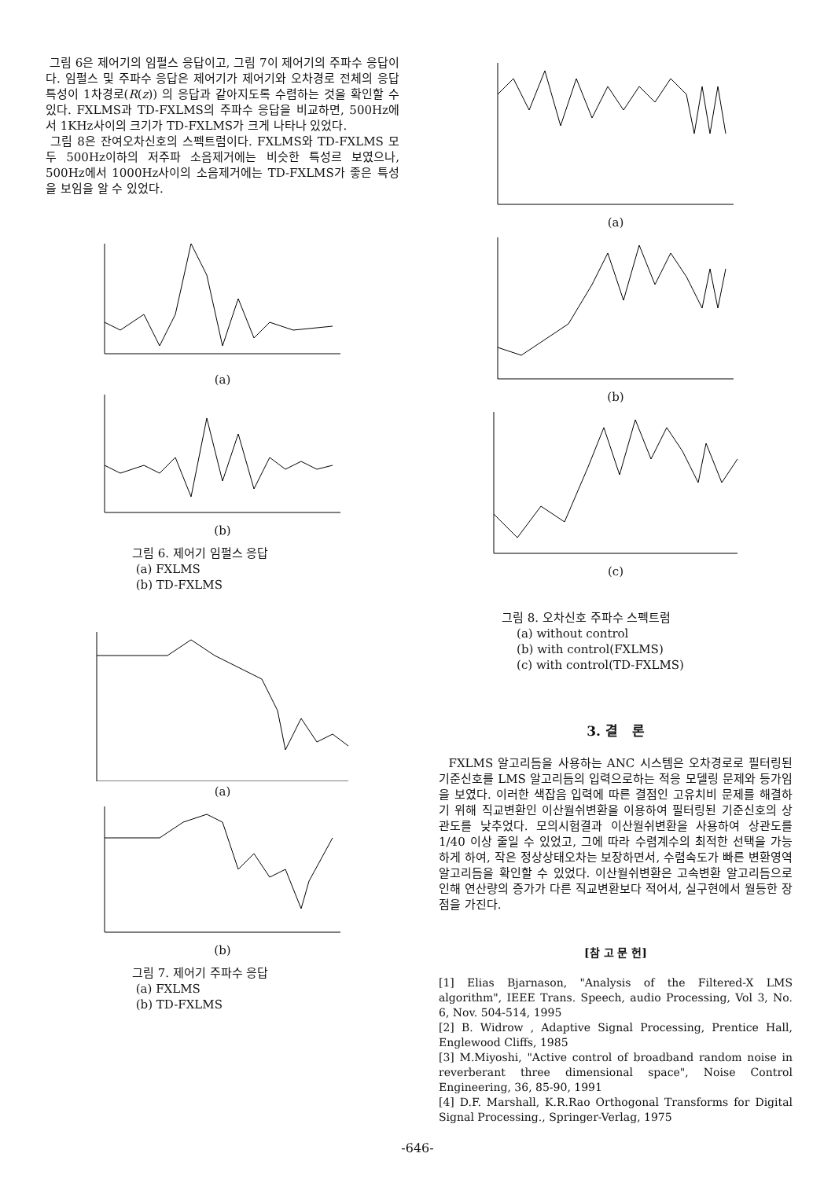그림 6은 제어기의 임펄스 응답이고, 그림 7이 제어기의 주파수 응답이다. 임펄스 및 주파수 응답은 제어기가 제어기와 오차경로 전체의 응답 특성이 1차경로(R(z)) 의 응답과 같아지도록 수렴하는 것을 확인할 수 있다. FXLMS과 TD-FXLMS의 주파수 응답을 비교하면, 500Hz에서 1KHz사이의 크기가 TD-FXLMS가 크게 나타나 있었다.
그림 8은 잔여오차신호의 스펙트럼이다. FXLMS와 TD-FXLMS 모두 500Hz이하의 저주파 소음제거에는 비슷한 특성르 보였으나, 500Hz에서 1000Hz사이의 소음제거에는 TD-FXLMS가 좋은 특성을 보임을 알 수 있었다.
(a)
(b)
그림 6. 제어기 임펄스 응답
(a) FXLMS
(b) TD-FXLMS
(a)
(b)
그림 7. 제어기 주파수 응답
(a) FXLMS
(b) TD-FXLMS
(a)
(b)
(c)
그림 8. 오차신호 주파수 스펙트럼
(a) without control
(b) with control(FXLMS)
(c) with control(TD-FXLMS)
3. 결 론
FXLMS 알고리듬을 사용하는 ANC 시스템은 오차경로로 필터링된 기준신호를 LMS 알고리듬의 입력으로하는 적응 모델링 문제와 등가임을 보였다. 이러한 색잡음 입력에 따른 결점인 고유치비 문제를 해결하기 위해 직교변환인 이산월쉬변환을 이용하여 필터링된 기준신호의 상관도를 낮추었다. 모의시험결과 이산월쉬변환을 사용하여 상관도를 1/40 이상 줄일 수 있었고, 그에 따라 수렴계수의 최적한 선택을 가능하게 하여, 작은 정상상태오차는 보장하면서, 수렴속도가 빠른 변환영역 알고리듬을 확인할 수 있었다. 이산월쉬변환은 고속변환 알고리듬으로 인해 연산량의 증가가 다른 직교변환보다 적어서, 실구현에서 월등한 장점을 가진다.
[참 고 문 헌]
[1] Elias Bjarnason, "Analysis of the Filtered-X LMS algorithm", IEEE Trans. Speech, audio Processing, Vol 3, No. 6, Nov. 504-514, 1995
[2] B. Widrow , Adaptive Signal Processing, Prentice Hall, Englewood Cliffs, 1985
[3] M.Miyoshi, "Active control of broadband random noise in reverberant three dimensional space", Noise Control Engineering, 36, 85-90, 1991
[4] D.F. Marshall, K.R.Rao Orthogonal Transforms for Digital Signal Processing., Springer-Verlag, 1975
-646-